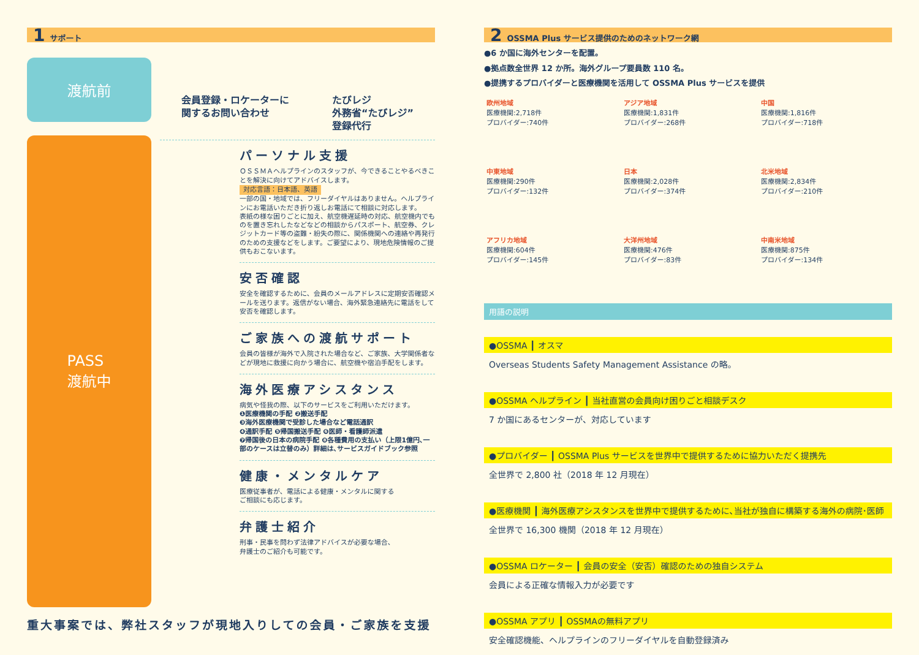1 サポート
渡航前
PASS
渡航中
会員登録・ロケーターに
関するお問い合わせ
たびレジ
外務省“たびレジ”
登録代行
パーソナル支援
ＯＳＳＭＡヘルプラインのスタッフが、今できることやるべきことを解決に向けてアドバイスします。
対応言語：日本語、英語
一部の国・地域では、フリーダイヤルはありません。ヘルプラインにお電話いただき折り返しお電話にて相談に対応します。
表紙の様な困りごとに加え、航空機遅延時の対応、航空機内でものを置き忘れしたなどなどの相談からパスポート、航空券、クレジットカード等の盗難・紛失の際に、関係機関への連絡や再発行のための支援などをします。ご要望により、現地危険情報のご提供もおこないます。
安否確認
安全を確認するために、会員のメールアドレスに定期安否確認メールを送ります。返信がない場合、海外緊急連絡先に電話をして安否を確認します。
ご家族への渡航サポート
会員の皆様が海外で入院された場合など、ご家族、大学関係者などが現地に救援に向かう場合に、航空機や宿泊手配をします。
海外医療アシスタンス
病気や怪我の際、以下のサービスをご利用いただけます。
❶医療機関の手配 ❷搬送手配
❸海外医療機関で受診した場合など電話通訳
❹通訳手配 ❺帰国搬送手配 ❻医師・看護師派遣
❼帰国後の日本の病院手配 ❽各種費用の支払い（上限1億円､一部のケースは立替のみ）詳細は､サービスガイドブック参照
健康・メンタルケア
医療従事者が、電話による健康・メンタルに関する
ご相談にも応じます。
弁護士紹介
刑事・民事を問わず法律アドバイスが必要な場合、
弁護士のご紹介も可能です。
重大事案では、弊社スタッフが現地入りしての会員・ご家族を支援
2 OSSMA Plus サービス提供のためのネットワーク網
●6 か国に海外センターを配置。
●拠点数全世界 12 か所。海外グループ要員数 110 名。
●提携するプロバイダーと医療機関を活用して OSSMA Plus サービスを提供
欧州地域
医療機関:2,718件
プロバイダー:740件
アジア地域
医療機関:1,831件
プロバイダー:268件
中国
医療機関:1,816件
プロバイダー:718件
中東地域
医療機関:290件
プロバイダー:132件
日本
医療機関:2,028件
プロバイダー:374件
北米地域
医療機関:2,834件
プロバイダー:210件
アフリカ地域
医療機関:604件
プロバイダー:145件
大洋州地域
医療機関:476件
プロバイダー:83件
中南米地域
医療機関:875件
プロバイダー:134件
用語の説明
●OSSMA ┃ オスマ
Overseas Students Safety Management Assistance の略。
●OSSMA ヘルプライン ┃ 当社直営の会員向け困りごと相談デスク
7 か国にあるセンターが、対応しています
●プロバイダー ┃ OSSMA Plus サービスを世界中で提供するために協力いただく提携先
全世界で 2,800 社（2018 年 12 月現在）
●医療機関 ┃ 海外医療アシスタンスを世界中で提供するために､当社が独自に構築する海外の病院･医師
全世界で 16,300 機関（2018 年 12 月現在）
●OSSMA ロケーター ┃ 会員の安全（安否）確認のための独自システム
会員による正確な情報入力が必要です
●OSSMA アプリ ┃ OSSMAの無料アプリ
安全確認機能、ヘルプラインのフリーダイヤルを自動登録済み